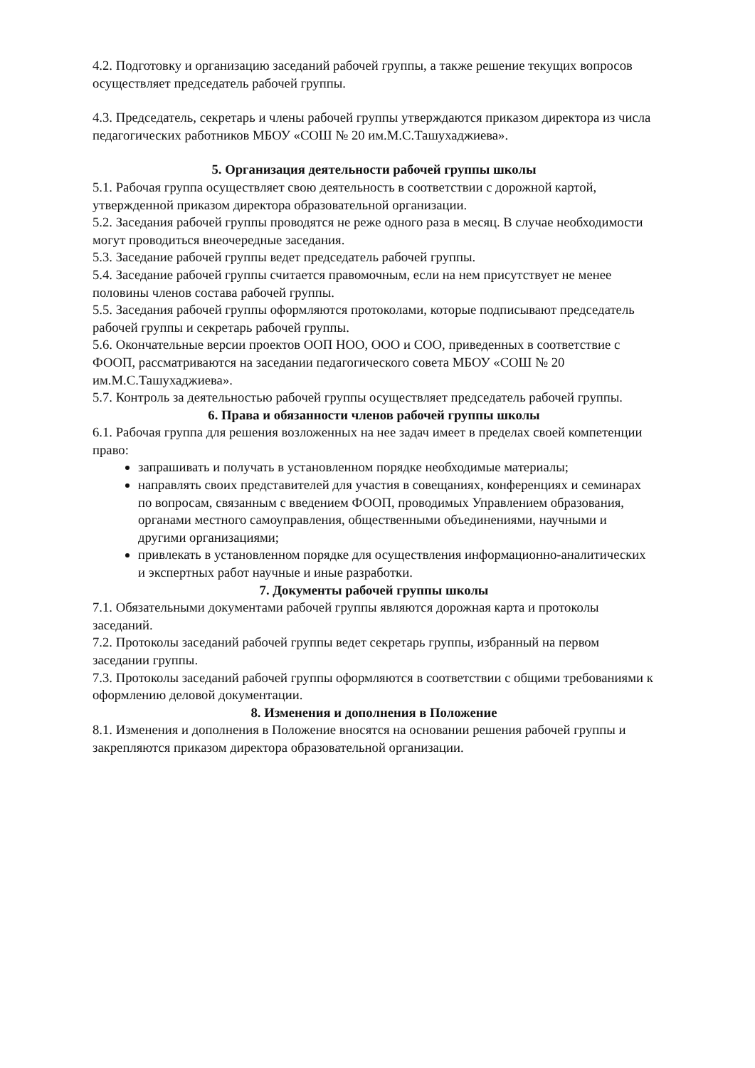4.2. Подготовку и организацию заседаний рабочей группы, а также решение текущих вопросов осуществляет председатель рабочей группы.
4.3. Председатель, секретарь и члены рабочей группы утверждаются приказом директора из числа педагогических работников МБОУ «СОШ № 20 им.М.С.Ташухаджиева».
5. Организация деятельности рабочей группы школы
5.1. Рабочая группа осуществляет свою деятельность в соответствии с дорожной картой, утвержденной приказом директора образовательной организации.
5.2. Заседания рабочей группы проводятся не реже одного раза в месяц. В случае необходимости могут проводиться внеочередные заседания.
5.3. Заседание рабочей группы ведет председатель рабочей группы.
5.4. Заседание рабочей группы считается правомочным, если на нем присутствует не менее половины членов состава рабочей группы.
5.5. Заседания рабочей группы оформляются протоколами, которые подписывают председатель рабочей группы и секретарь рабочей группы.
5.6. Окончательные версии проектов ООП НОО, ООО и СОО, приведенных в соответствие с ФООП, рассматриваются на заседании педагогического совета МБОУ «СОШ № 20 им.М.С.Ташухаджиева».
5.7. Контроль за деятельностью рабочей группы осуществляет председатель рабочей группы.
6. Права и обязанности членов рабочей группы школы
6.1. Рабочая группа для решения возложенных на нее задач имеет в пределах своей компетенции право:
запрашивать и получать в установленном порядке необходимые материалы;
направлять своих представителей для участия в совещаниях, конференциях и семинарах по вопросам, связанным с введением ФООП, проводимых Управлением образования, органами местного самоуправления, общественными объединениями, научными и другими организациями;
привлекать в установленном порядке для осуществления информационно-аналитических и экспертных работ научные и иные разработки.
7. Документы рабочей группы школы
7.1. Обязательными документами рабочей группы являются дорожная карта и протоколы заседаний.
7.2. Протоколы заседаний рабочей группы ведет секретарь группы, избранный на первом заседании группы.
7.3. Протоколы заседаний рабочей группы оформляются в соответствии с общими требованиями к оформлению деловой документации.
8. Изменения и дополнения в Положение
8.1. Изменения и дополнения в Положение вносятся на основании решения рабочей группы и закрепляются приказом директора образовательной организации.